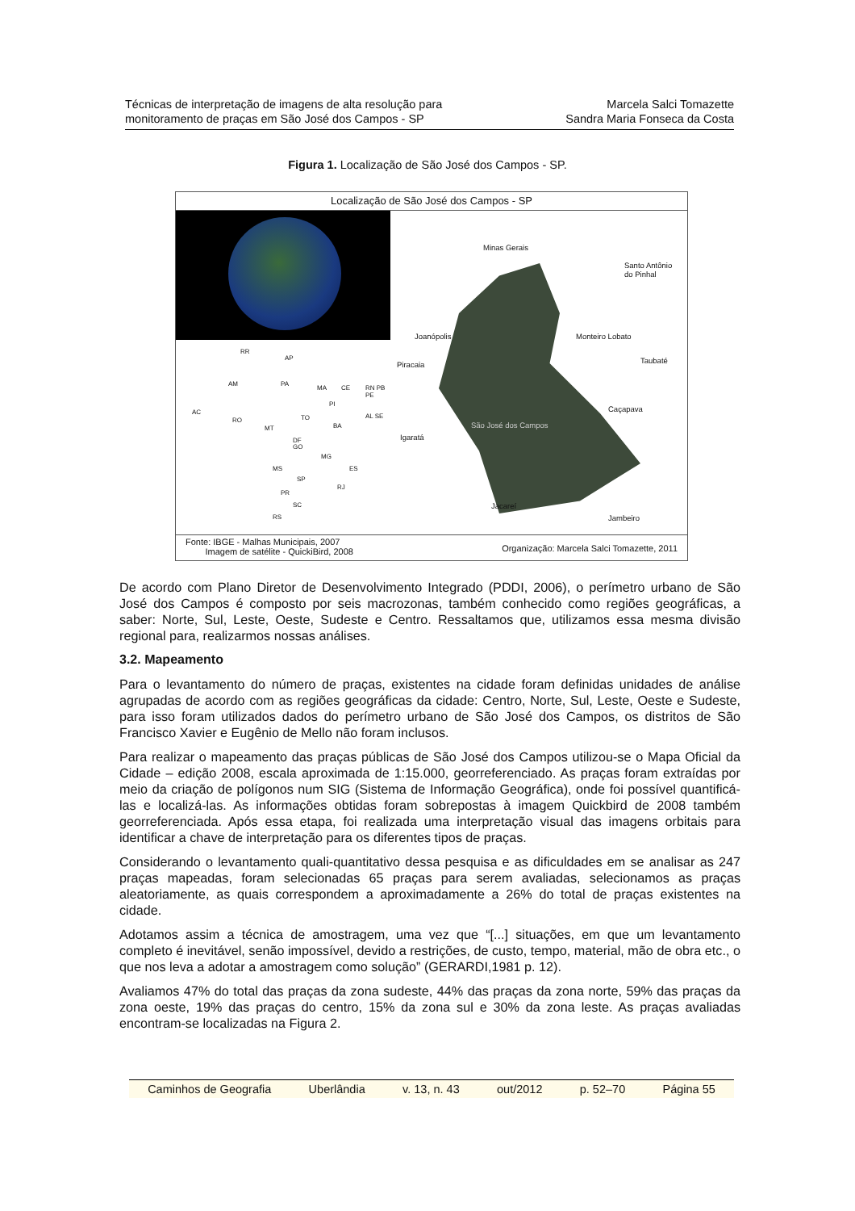Técnicas de interpretação de imagens de alta resolução para
monitoramento de praças em São José dos Campos - SP
Marcela Salci Tomazette
Sandra Maria Fonseca da Costa
Figura 1. Localização de São José dos Campos - SP.
Localização de São José dos Campos - SP
RR
AP
AM PA
MA CE RN PB PE
AC
RO
PI
TO
BA
AL SE
MT
GO
DF
MG
ES MS
SP
RJ
PR
SC
RS
Minas Gerais
Santo Antônio
do Pinhal
Joanópolis Monteiro Lobato
Piracaia Taubaté
Caçapava
São José dos Campos
Igaratá
Jacareí
Jambeiro
Fonte: IBGE - Malhas Municipais, 2007
Imagem de satélite - QuickiBird, 2008
Organização: Marcela Salci Tomazette, 2011
De acordo com Plano Diretor de Desenvolvimento Integrado (PDDI, 2006), o perímetro urbano de São José dos Campos é composto por seis macrozonas, também conhecido como regiões geográficas, a saber: Norte, Sul, Leste, Oeste, Sudeste e Centro. Ressaltamos que, utilizamos essa mesma divisão regional para, realizarmos nossas análises.
3.2. Mapeamento
Para o levantamento do número de praças, existentes na cidade foram definidas unidades de análise agrupadas de acordo com as regiões geográficas da cidade: Centro, Norte, Sul, Leste, Oeste e Sudeste, para isso foram utilizados dados do perímetro urbano de São José dos Campos, os distritos de São Francisco Xavier e Eugênio de Mello não foram inclusos.
Para realizar o mapeamento das praças públicas de São José dos Campos utilizou-se o Mapa Oficial da Cidade – edição 2008, escala aproximada de 1:15.000, georreferenciado. As praças foram extraídas por meio da criação de polígonos num SIG (Sistema de Informação Geográfica), onde foi possível quantificá-las e localizá-las. As informações obtidas foram sobrepostas à imagem Quickbird de 2008 também georreferenciada. Após essa etapa, foi realizada uma interpretação visual das imagens orbitais para identificar a chave de interpretação para os diferentes tipos de praças.
Considerando o levantamento quali-quantitativo dessa pesquisa e as dificuldades em se analisar as 247 praças mapeadas, foram selecionadas 65 praças para serem avaliadas, selecionamos as praças aleatoriamente, as quais correspondem a aproximadamente a 26% do total de praças existentes na cidade.
Adotamos assim a técnica de amostragem, uma vez que “[...] situações, em que um levantamento completo é inevitável, senão impossível, devido a restrições, de custo, tempo, material, mão de obra etc., o que nos leva a adotar a amostragem como solução” (GERARDI,1981 p. 12).
Avaliamos 47% do total das praças da zona sudeste, 44% das praças da zona norte, 59% das praças da zona oeste, 19% das praças do centro, 15% da zona sul e 30% da zona leste. As praças avaliadas encontram-se localizadas na Figura 2.
Caminhos de Geografia Uberlândia v. 13, n. 43 out/2012 p. 52–70 Página 55